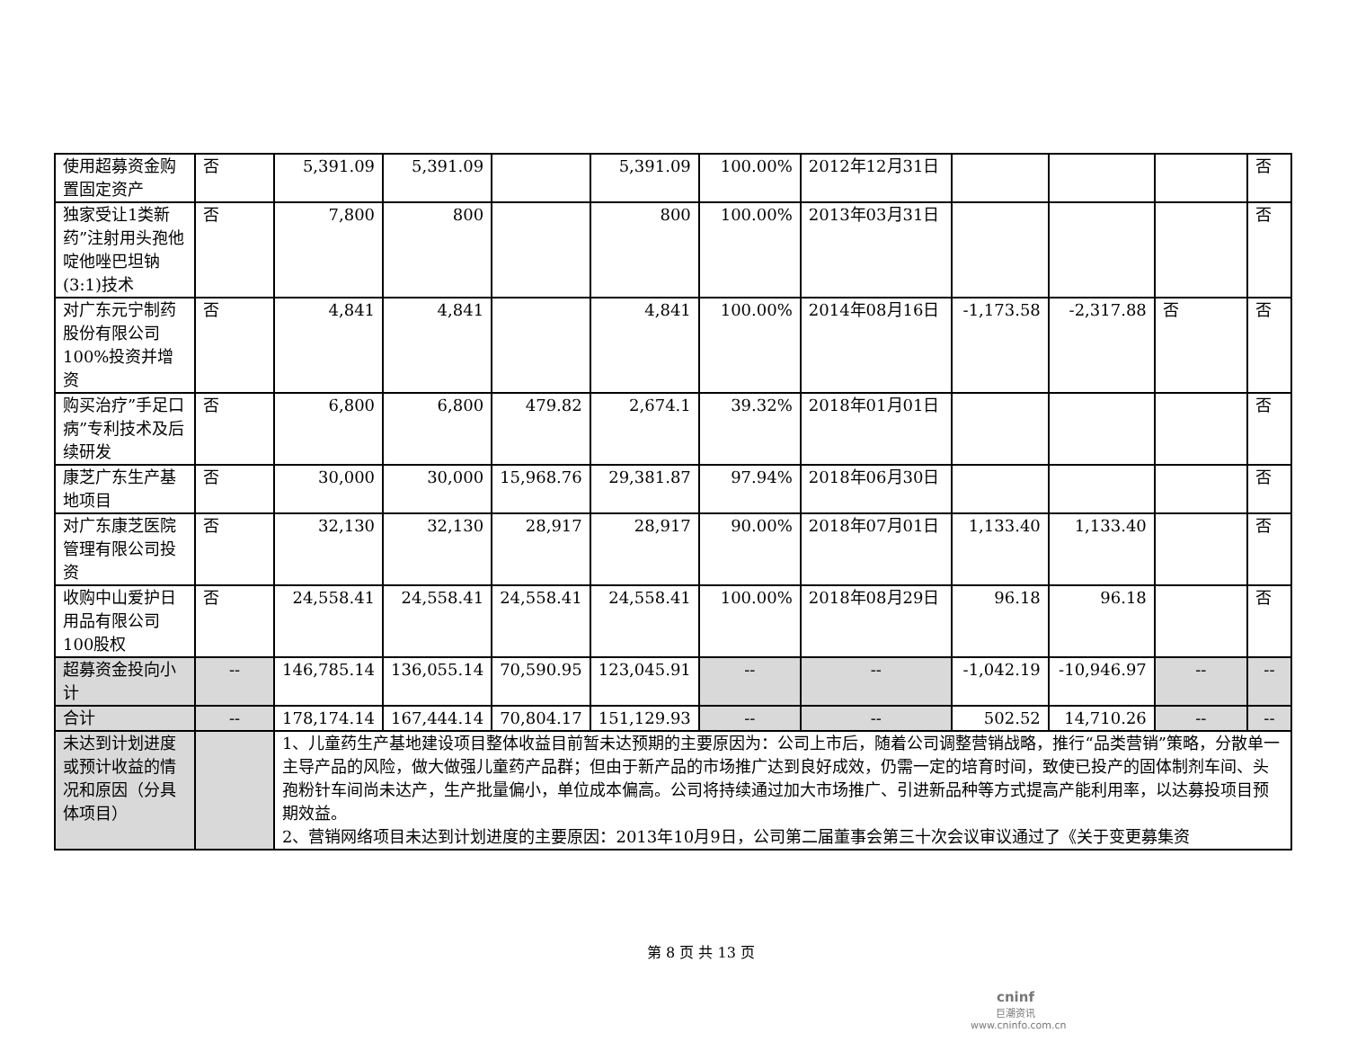| 使用超募资金购置固定资产 | 否 | 5,391.09 | 5,391.09 | | 5,391.09 | 100.00% | 2012年12月31日 | | | | 否 |
| 独家受让1类新药”注射用头孢他啶他唑巴坦钠(3:1)技术 | 否 | 7,800 | 800 | | 800 | 100.00% | 2013年03月31日 | | | | 否 |
| 对广东元宁制药股份有限公司100%投资并增资 | 否 | 4,841 | 4,841 | | 4,841 | 100.00% | 2014年08月16日 | -1,173.58 | -2,317.88 | 否 | 否 |
| 购买治疗”手足口病”专利技术及后续研发 | 否 | 6,800 | 6,800 | 479.82 | 2,674.1 | 39.32% | 2018年01月01日 | | | | 否 |
| 康芝广东生产基地项目 | 否 | 30,000 | 30,000 | 15,968.76 | 29,381.87 | 97.94% | 2018年06月30日 | | | | 否 |
| 对广东康芝医院管理有限公司投资 | 否 | 32,130 | 32,130 | 28,917 | 28,917 | 90.00% | 2018年07月01日 | 1,133.40 | 1,133.40 | | 否 |
| 收购中山爱护日用品有限公司100股权 | 否 | 24,558.41 | 24,558.41 | 24,558.41 | 24,558.41 | 100.00% | 2018年08月29日 | 96.18 | 96.18 | | 否 |
| 超募资金投向小计 | -- | 146,785.14 | 136,055.14 | 70,590.95 | 123,045.91 | -- | -- | -1,042.19 | -10,946.97 | -- | -- |
| 合计 | -- | 178,174.14 | 167,444.14 | 70,804.17 | 151,129.93 | -- | -- | 502.52 | 14,710.26 | -- | -- |
| 未达到计划进度或预计收益的情况和原因（分具体项目） | | 1、儿童药生产基地建设项目整体收益目前暂未达预期的主要原因为：公司上市后，随着公司调整营销战略，推行“品类营销”策略，分散单一主导产品的风险，做大做强儿童药产品群；但由于新产品的市场推广达到良好成效，仍需一定的培育时间，致使已投产的固体制剂车间、头孢粉针车间尚未达产，生产批量偏小，单位成本偏高。公司将持续通过加大市场推广、引进新品种等方式提高产能利用率，以达募投项目预期效益。 2、营销网络项目未达到计划进度的主要原因：2013年10月9日，公司第二届董事会第三十次会议审议通过了《关于变更募集资 | | | | | | | | | |
第 8 页 共 13 页
cninf
巨潮资讯
www.cninfo.com.cn